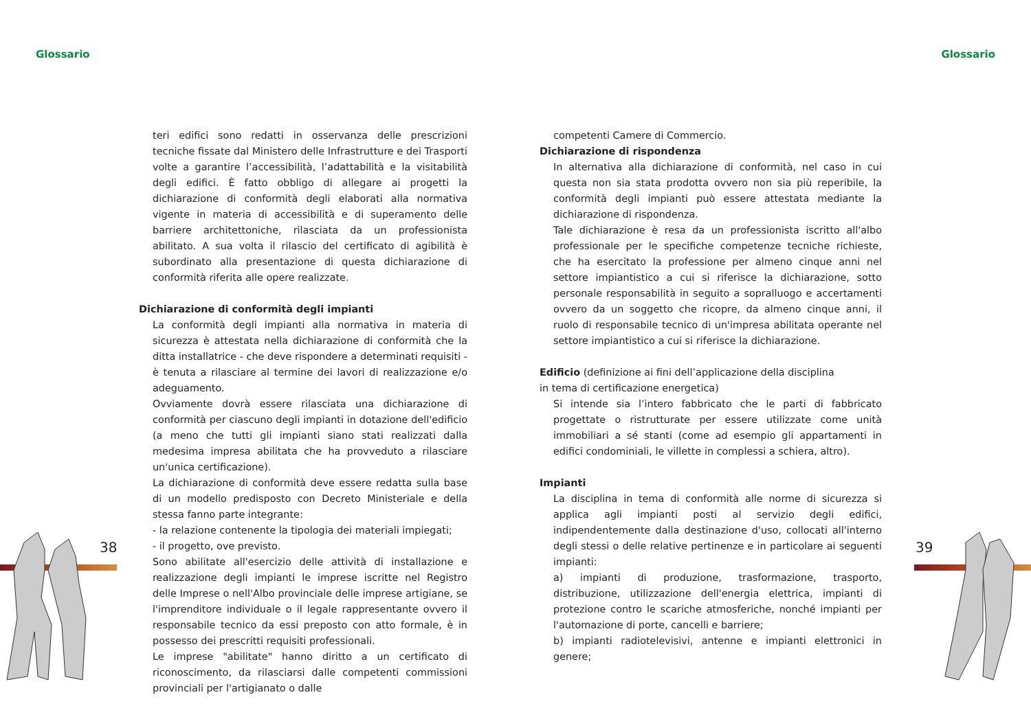Glossario Glossario
38 39
teri edifici sono redatti in osservanza delle prescrizioni tecniche fissate dal Ministero delle Infrastrutture e dei Trasporti volte a garantire l’accessibilità, l’adattabilità e la visitabilità degli edifici. È fatto obbligo di allegare ai progetti la dichiarazione di conformità degli elaborati alla normativa vigente in materia di accessibilità e di superamento delle barriere architettoniche, rilasciata da un professionista abilitato. A sua volta il rilascio del certificato di agibilità è subordinato alla presentazione di questa dichiarazione di conformità riferita alle opere realizzate.
Dichiarazione di conformità degli impianti
La conformità degli impianti alla normativa in materia di sicurezza è attestata nella dichiarazione di conformità che la ditta installatrice - che deve rispondere a determinati requisiti - è tenuta a rilasciare al termine dei lavori di realizzazione e/o adeguamento.
Ovviamente dovrà essere rilasciata una dichiarazione di conformità per ciascuno degli impianti in dotazione dell'edificio (a meno che tutti gli impianti siano stati realizzati dalla medesima impresa abilitata che ha provveduto a rilasciare un'unica certificazione).
La dichiarazione di conformità deve essere redatta sulla base di un modello predisposto con Decreto Ministeriale e della stessa fanno parte integrante:
- la relazione contenente la tipologia dei materiali impiegati;
- il progetto, ove previsto.
Sono abilitate all'esercizio delle attività di installazione e realizzazione degli impianti le imprese iscritte nel Registro delle Imprese o nell'Albo provinciale delle imprese artigiane, se l'imprenditore individuale o il legale rappresentante ovvero il responsabile tecnico da essi preposto con atto formale, è in possesso dei prescritti requisiti professionali.
Le imprese "abilitate" hanno diritto a un certificato di riconoscimento, da rilasciarsi dalle competenti commissioni provinciali per l'artigianato o dalle
competenti Camere di Commercio.
Dichiarazione di rispondenza
In alternativa alla dichiarazione di conformità, nel caso in cui questa non sia stata prodotta ovvero non sia più reperibile, la conformità degli impianti può essere attestata mediante la dichiarazione di rispondenza.
Tale dichiarazione è resa da un professionista iscritto all'albo professionale per le specifiche competenze tecniche richieste, che ha esercitato la professione per almeno cinque anni nel settore impiantistico a cui si riferisce la dichiarazione, sotto personale responsabilità in seguito a sopralluogo e accertamenti ovvero da un soggetto che ricopre, da almeno cinque anni, il ruolo di responsabile tecnico di un'impresa abilitata operante nel settore impiantistico a cui si riferisce la dichiarazione.
Edificio (definizione ai fini dell’applicazione della disciplina
in tema di certificazione energetica)
Si intende sia l’intero fabbricato che le parti di fabbricato progettate o ristrutturate per essere utilizzate come unità immobiliari a sé stanti (come ad esempio gli appartamenti in edifici condominiali, le villette in complessi a schiera, altro).
Impianti
La disciplina in tema di conformità alle norme di sicurezza si applica agli impianti posti al servizio degli edifici, indipendentemente dalla destinazione d'uso, collocati all'interno degli stessi o delle relative pertinenze e in particolare ai seguenti impianti:
a) impianti di produzione, trasformazione, trasporto, distribuzione, utilizzazione dell'energia elettrica, impianti di protezione contro le scariche atmosferiche, nonché impianti per l'automazione di porte, cancelli e barriere;
b) impianti radiotelevisivi, antenne e impianti elettronici in genere;